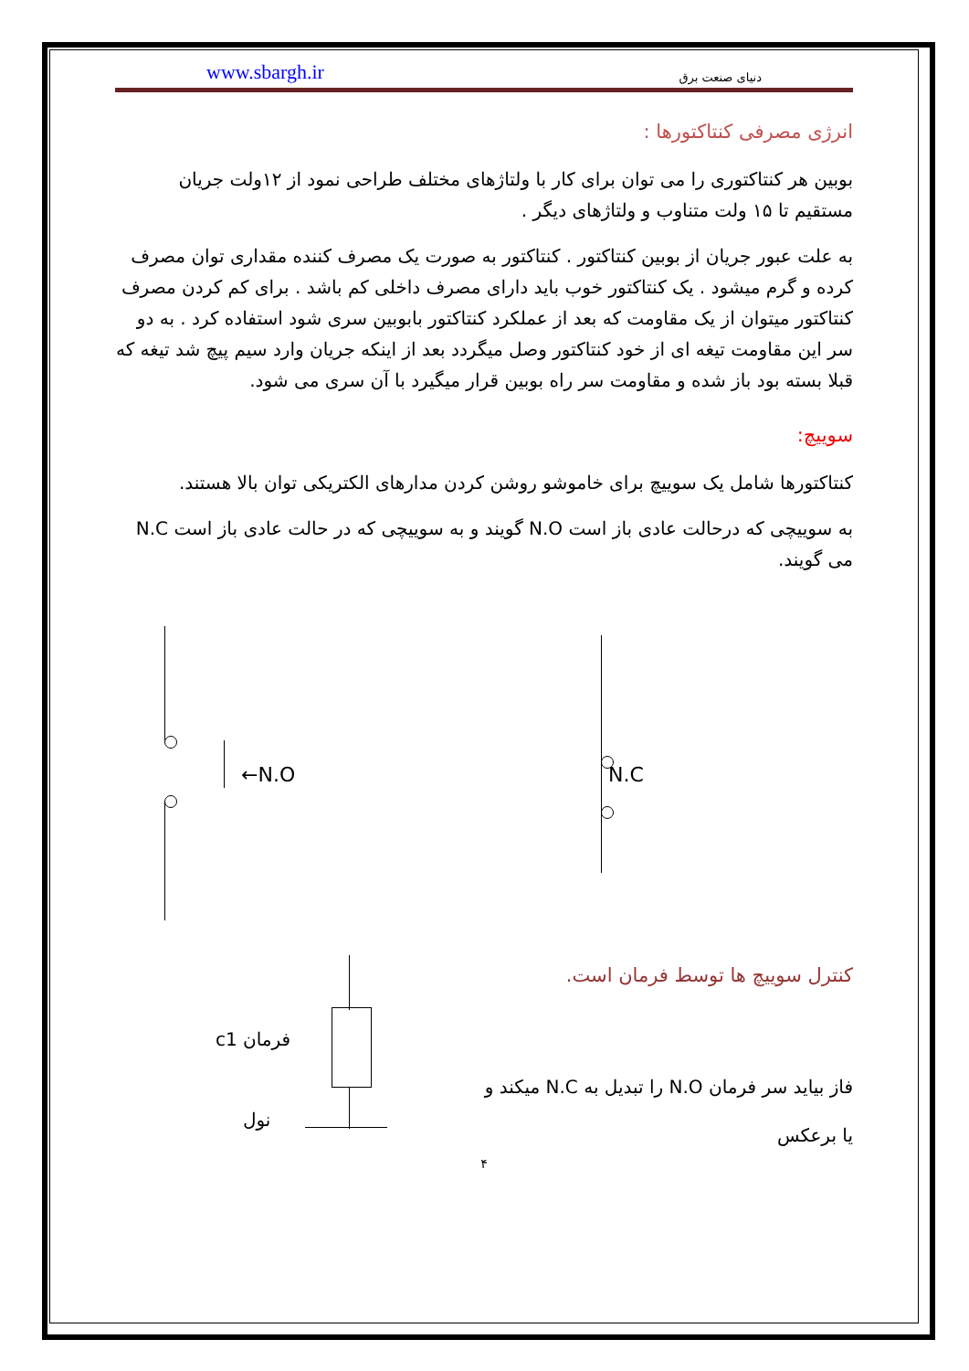www.sbargh.ir دنیای صنعت برق
انرژی مصرفی کنتاکتورها :
بوبین هر کنتاکتوری را می توان برای کار با ولتاژهای مختلف طراحی نمود از ۱۲ولت جریان مستقیم تا ۱۵ ولت متناوب و ولتاژهای دیگر .
به علت عبور جریان از بوبین کنتاکتور . کنتاکتور به صورت یک مصرف کننده مقداری توان مصرف کرده و گرم میشود . یک کنتاکتور خوب باید دارای مصرف داخلی کم باشد . برای کم کردن مصرف کنتاکتور میتوان از یک مقاومت که بعد از عملکرد کنتاکتور بابوبین سری شود استفاده کرد . به دو سر این مقاومت تیغه ای از خود کنتاکتور وصل میگردد بعد از اینکه جریان وارد سیم پیچ شد تیغه که قبلا بسته بود باز شده و مقاومت سر راه بوبین قرار میگیرد با آن سری می شود.
سوییچ:
کنتاکتورها شامل یک سوییچ برای خاموشو روشن کردن مدارهای الکتریکی توان بالا هستند.
به سوییچی که درحالت عادی باز است N.O گویند و به سوییچی که در حالت عادی باز است N.C می گویند.
←N.O N.C
فرمان c1
نول
کنترل سوییچ ها توسط فرمان است.
فاز بیاید سر فرمان N.O را تبدیل به N.C میکند و
یا برعکس
۴